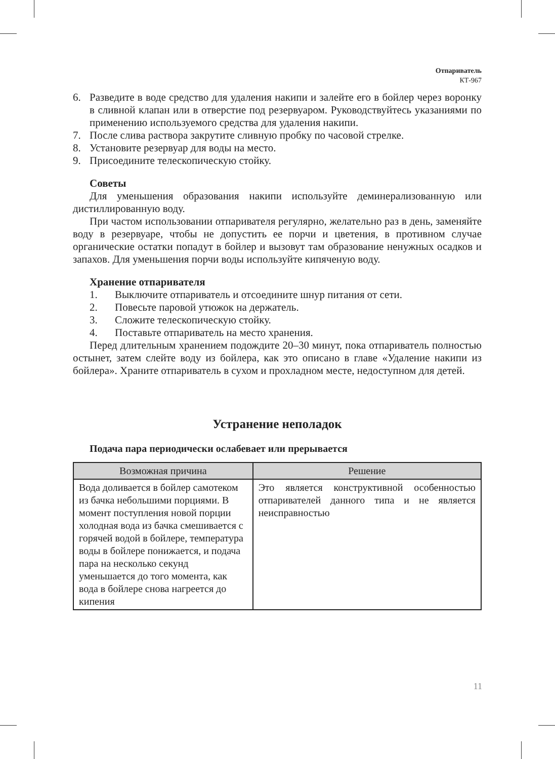Отпариватель
КТ-967
6. Разведите в воде средство для удаления накипи и залейте его в бойлер через воронку в сливной клапан или в отверстие под резервуаром. Руководствуйтесь указаниями по применению используемого средства для удаления накипи.
7. После слива раствора закрутите сливную пробку по часовой стрелке.
8. Установите резервуар для воды на место.
9. Присоедините телескопическую стойку.
Советы
Для уменьшения образования накипи используйте деминерализованную или дистиллированную воду.
При частом использовании отпаривателя регулярно, желательно раз в день, заменяйте воду в резервуаре, чтобы не допустить ее порчи и цветения, в противном случае органические остатки попадут в бойлер и вызовут там образование ненужных осадков и запахов. Для уменьшения порчи воды используйте кипяченую воду.
Хранение отпаривателя
1. Выключите отпариватель и отсоедините шнур питания от сети.
2. Повесьте паровой утюжок на держатель.
3. Сложите телескопическую стойку.
4. Поставьте отпариватель на место хранения.
Перед длительным хранением подождите 20–30 минут, пока отпариватель полностью остынет, затем слейте воду из бойлера, как это описано в главе «Удаление накипи из бойлера». Храните отпариватель в сухом и прохладном месте, недоступном для детей.
Устранение неполадок
Подача пара периодически ослабевает или прерывается
| Возможная причина | Решение |
| --- | --- |
| Вода доливается в бойлер самотеком из бачка небольшими порциями. В момент поступления новой порции холодная вода из бачка смешивается с горячей водой в бойлере, температура воды в бойлере понижается, и подача пара на несколько секунд уменьшается до того момента, как вода в бойлере снова нагреется до кипения | Это является конструктивной особенностью отпаривателей данного типа и не является неисправностью |
11